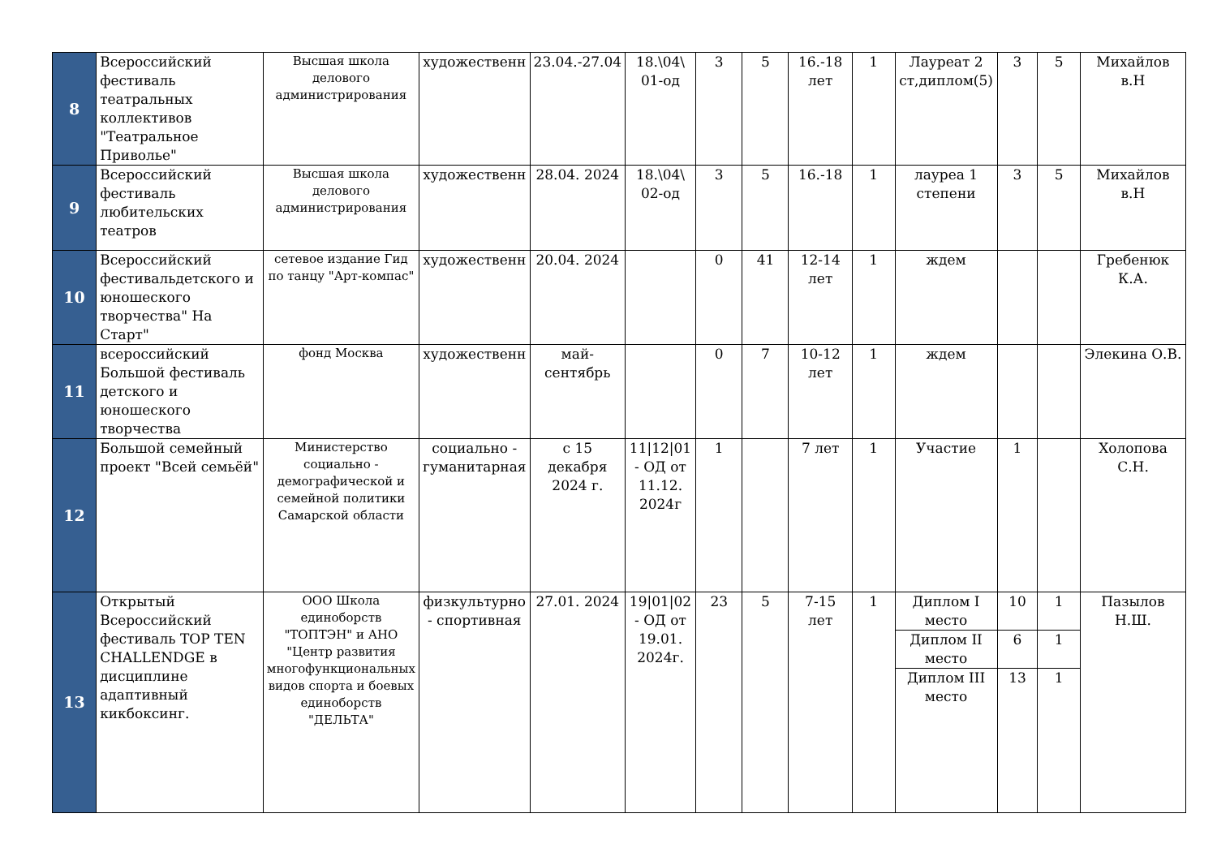| 8 | Всероссийский фестиваль театральных коллективов "Театральное Приволье" | Высшая школа делового администрирования | художественн | 23.04.-27.04 | 18.\04\ 01-од | 3 | 5 | 16.-18 лет | 1 | Лауреат 2 ст,диплом(5) | 3 | 5 | Михайлов в.Н |
| 9 | Всероссийский фестиваль любительских театров | Высшая школа делового администрирования | художественн | 28.04. 2024 | 18.\04\ 02-од | 3 | 5 | 16.-18 | 1 | лауреа 1 степени | 3 | 5 | Михайлов в.Н |
| 10 | Всероссийский фестивальдетского и юношеского творчества" На Старт" | сетевое издание Гид по танцу "Арт-компас" | художественн | 20.04. 2024 | | 0 | 41 | 12-14 лет | 1 | ждем | | | Гребенюк К.А. |
| 11 | всероссийский Большой фестиваль детского и юношеского творчества | фонд Москва | художественн | май-сентябрь | | 0 | 7 | 10-12 лет | 1 | ждем | | | Элекина О.В. |
| 12 | Большой семейный проект "Всей семьёй" | Министерство социально - демографической и семейной политики Самарской области | социально - гуманитарная | с 15 декабря 2024 г. | 11/12/01 - ОД от 11.12. 2024г | 1 | | 7 лет | 1 | Участие | 1 | | Холопова С.Н. |
| 13 | Открытый Всероссийский фестиваль TOP TEN CHALLENDGE в дисциплине адаптивный кикбоксинг. | ООО Школа единоборств "ТОПТЭН" и АНО "Центр развития многофункциональных видов спорта и боевых единоборств "ДЕЛЬТА" | физкультурно - спортивная | 27.01. 2024 | 19/01/02 - ОД от 19.01. 2024г. | 23 | 5 | 7-15 лет | 1 | Диплом I место | 10 | 1 | Пазылов Н.Ш. |
| | | | | | | | | | | Диплом II место | 6 | 1 | |
| | | | | | | | | | | Диплом III место | 13 | 1 | |